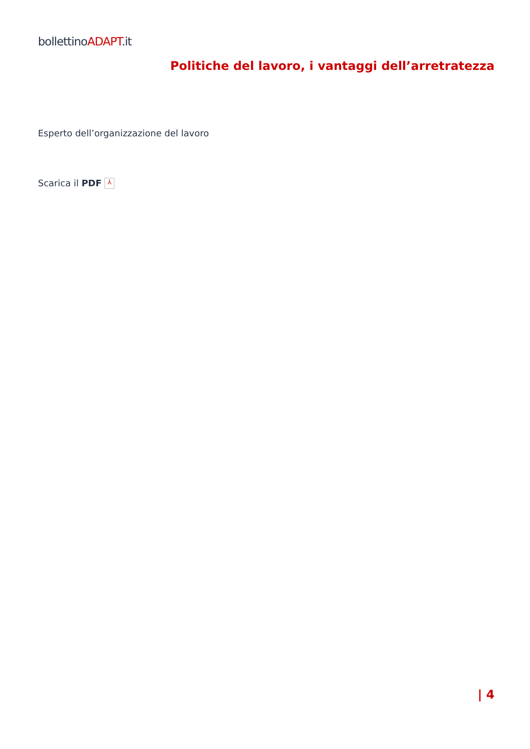bollettinoADAPT.it
Politiche del lavoro, i vantaggi dell’arretratezza
Esperto dell’organizzazione del lavoro
Scarica il PDF ⅄
| 4